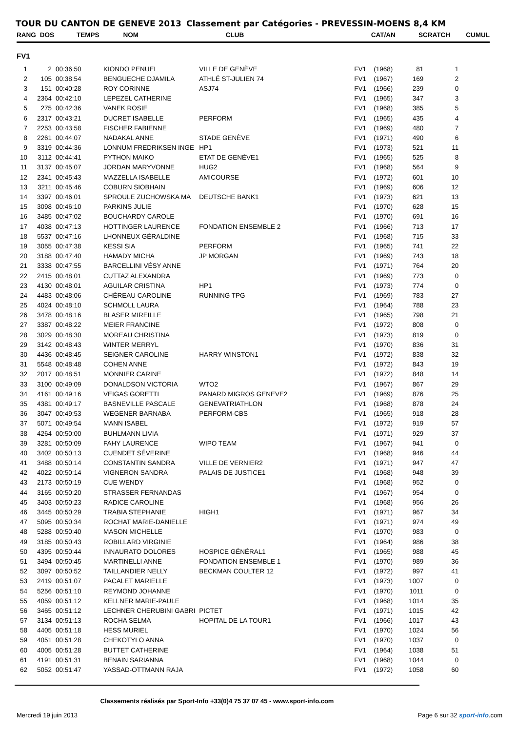TOUR DU CANTON DE GENEVE 2013 Classement par Catégories - PREVESSIN-MOENS 8,4 KM
RANG DOS TEMPS NOM CLUB CAT/AN SCRATCH CUMUL
FV1
| 1 | 2 | 00:36:50 | KIONDO PENUEL | VILLE DE GENÈVE | FV1 | (1968) | 81 | 1 |
| 2 | 105 | 00:38:54 | BENGUECHE DJAMILA | ATHLÉ ST-JULIEN 74 | FV1 | (1967) | 169 | 2 |
| 3 | 151 | 00:40:28 | ROY CORINNE | ASJ74 | FV1 | (1966) | 239 | 0 |
| 4 | 2364 | 00:42:10 | LEPEZEL CATHERINE | | FV1 | (1965) | 347 | 3 |
| 5 | 275 | 00:42:36 | VANEK ROSIE | | FV1 | (1968) | 385 | 5 |
| 6 | 2317 | 00:43:21 | DUCRET ISABELLE | PERFORM | FV1 | (1965) | 435 | 4 |
| 7 | 2253 | 00:43:58 | FISCHER FABIENNE | | FV1 | (1969) | 480 | 7 |
| 8 | 2261 | 00:44:07 | NADAKAL ANNE | STADE GENÈVE | FV1 | (1971) | 490 | 6 |
| 9 | 3319 | 00:44:36 | LONNUM FREDRIKSEN INGE | HP1 | FV1 | (1973) | 521 | 11 |
| 10 | 3112 | 00:44:41 | PYTHON MAIKO | ETAT DE GENÈVE1 | FV1 | (1965) | 525 | 8 |
| 11 | 3137 | 00:45:07 | JORDAN MARYVONNE | HUG2 | FV1 | (1968) | 564 | 9 |
| 12 | 2341 | 00:45:43 | MAZZELLA ISABELLE | AMICOURSE | FV1 | (1972) | 601 | 10 |
| 13 | 3211 | 00:45:46 | COBURN SIOBHAIN | | FV1 | (1969) | 606 | 12 |
| 14 | 3397 | 00:46:01 | SPROULE ZUCHOWSKA MA | DEUTSCHE BANK1 | FV1 | (1973) | 621 | 13 |
| 15 | 3098 | 00:46:10 | PARKINS JULIE | | FV1 | (1970) | 628 | 15 |
| 16 | 3485 | 00:47:02 | BOUCHARDY CAROLE | | FV1 | (1970) | 691 | 16 |
| 17 | 4038 | 00:47:13 | HOTTINGER LAURENCE | FONDATION ENSEMBLE 2 | FV1 | (1966) | 713 | 17 |
| 18 | 5537 | 00:47:16 | LHONNEUX GÉRALDINE | | FV1 | (1968) | 715 | 33 |
| 19 | 3055 | 00:47:38 | KESSI SIA | PERFORM | FV1 | (1965) | 741 | 22 |
| 20 | 3188 | 00:47:40 | HAMADY MICHA | JP MORGAN | FV1 | (1969) | 743 | 18 |
| 21 | 3338 | 00:47:55 | BARCELLINI VÉSY ANNE | | FV1 | (1971) | 764 | 20 |
| 22 | 2415 | 00:48:01 | CUTTAZ ALEXANDRA | | FV1 | (1969) | 773 | 0 |
| 23 | 4130 | 00:48:01 | AGUILAR CRISTINA | HP1 | FV1 | (1973) | 774 | 0 |
| 24 | 4483 | 00:48:06 | CHÉREAU CAROLINE | RUNNING TPG | FV1 | (1969) | 783 | 27 |
| 25 | 4024 | 00:48:10 | SCHMOLL LAURA | | FV1 | (1964) | 788 | 23 |
| 26 | 3478 | 00:48:16 | BLASER MIREILLE | | FV1 | (1965) | 798 | 21 |
| 27 | 3387 | 00:48:22 | MEIER FRANCINE | | FV1 | (1972) | 808 | 0 |
| 28 | 3029 | 00:48:30 | MOREAU CHRISTINA | | FV1 | (1973) | 819 | 0 |
| 29 | 3142 | 00:48:43 | WINTER MERRYL | | FV1 | (1970) | 836 | 31 |
| 30 | 4436 | 00:48:45 | SEIGNER CAROLINE | HARRY WINSTON1 | FV1 | (1972) | 838 | 32 |
| 31 | 5548 | 00:48:48 | COHEN ANNE | | FV1 | (1972) | 843 | 19 |
| 32 | 2017 | 00:48:51 | MONNIER CARINE | | FV1 | (1972) | 848 | 14 |
| 33 | 3100 | 00:49:09 | DONALDSON VICTORIA | WTO2 | FV1 | (1967) | 867 | 29 |
| 34 | 4161 | 00:49:16 | VEIGAS GORETTI | PANARD MIGROS GENEVE2 | FV1 | (1969) | 876 | 25 |
| 35 | 4381 | 00:49:17 | BASNEVILLE PASCALE | GENEVATRIATHLON | FV1 | (1968) | 878 | 24 |
| 36 | 3047 | 00:49:53 | WEGENER BARNABA | PERFORM-CBS | FV1 | (1965) | 918 | 28 |
| 37 | 5071 | 00:49:54 | MANN ISABEL | | FV1 | (1972) | 919 | 57 |
| 38 | 4264 | 00:50:00 | BUHLMANN LIVIA | | FV1 | (1971) | 929 | 37 |
| 39 | 3281 | 00:50:09 | FAHY LAURENCE | WIPO TEAM | FV1 | (1967) | 941 | 0 |
| 40 | 3402 | 00:50:13 | CUENDET SÉVERINE | | FV1 | (1968) | 946 | 44 |
| 41 | 3488 | 00:50:14 | CONSTANTIN SANDRA | VILLE DE VERNIER2 | FV1 | (1971) | 947 | 47 |
| 42 | 4022 | 00:50:14 | VIGNERON SANDRA | PALAIS DE JUSTICE1 | FV1 | (1968) | 948 | 39 |
| 43 | 2173 | 00:50:19 | CUE WENDY | | FV1 | (1968) | 952 | 0 |
| 44 | 3165 | 00:50:20 | STRASSER FERNANDAS | | FV1 | (1967) | 954 | 0 |
| 45 | 3403 | 00:50:23 | RADICE CAROLINE | | FV1 | (1968) | 956 | 26 |
| 46 | 3445 | 00:50:29 | TRABIA STEPHANIE | HIGH1 | FV1 | (1971) | 967 | 34 |
| 47 | 5095 | 00:50:34 | ROCHAT MARIE-DANIELLE | | FV1 | (1971) | 974 | 49 |
| 48 | 5288 | 00:50:40 | MASON MICHELLE | | FV1 | (1970) | 983 | 0 |
| 49 | 3185 | 00:50:43 | ROBILLARD VIRGINIE | | FV1 | (1964) | 986 | 38 |
| 50 | 4395 | 00:50:44 | INNAURATO DOLORES | HOSPICE GÉNÉRAL1 | FV1 | (1965) | 988 | 45 |
| 51 | 3494 | 00:50:45 | MARTINELLI ANNE | FONDATION ENSEMBLE 1 | FV1 | (1970) | 989 | 36 |
| 52 | 3097 | 00:50:52 | TAILLANDIER NELLY | BECKMAN COULTER 12 | FV1 | (1972) | 997 | 41 |
| 53 | 2419 | 00:51:07 | PACALET MARIELLE | | FV1 | (1973) | 1007 | 0 |
| 54 | 5256 | 00:51:10 | REYMOND JOHANNE | | FV1 | (1970) | 1011 | 0 |
| 55 | 4059 | 00:51:12 | KELLNER MARIE-PAULE | | FV1 | (1968) | 1014 | 35 |
| 56 | 3465 | 00:51:12 | LECHNER CHERUBINI GABRI | PICTET | FV1 | (1971) | 1015 | 42 |
| 57 | 3134 | 00:51:13 | ROCHA SELMA | HOPITAL DE LA TOUR1 | FV1 | (1966) | 1017 | 43 |
| 58 | 4405 | 00:51:18 | HESS MURIEL | | FV1 | (1970) | 1024 | 56 |
| 59 | 4051 | 00:51:28 | CHEKOTYLO ANNA | | FV1 | (1970) | 1037 | 0 |
| 60 | 4005 | 00:51:28 | BUTTET CATHERINE | | FV1 | (1964) | 1038 | 51 |
| 61 | 4191 | 00:51:31 | BENAIN SARIANNA | | FV1 | (1968) | 1044 | 0 |
| 62 | 5052 | 00:51:47 | YASSAD-OTTMANN RAJA | | FV1 | (1972) | 1058 | 60 |
Classements réalisés par Sport-Info +33(0)4 75 37 07 45 - www.sport-info.com
Mercredi 19 juin 2013 Page 6 sur 32 sport-info.com